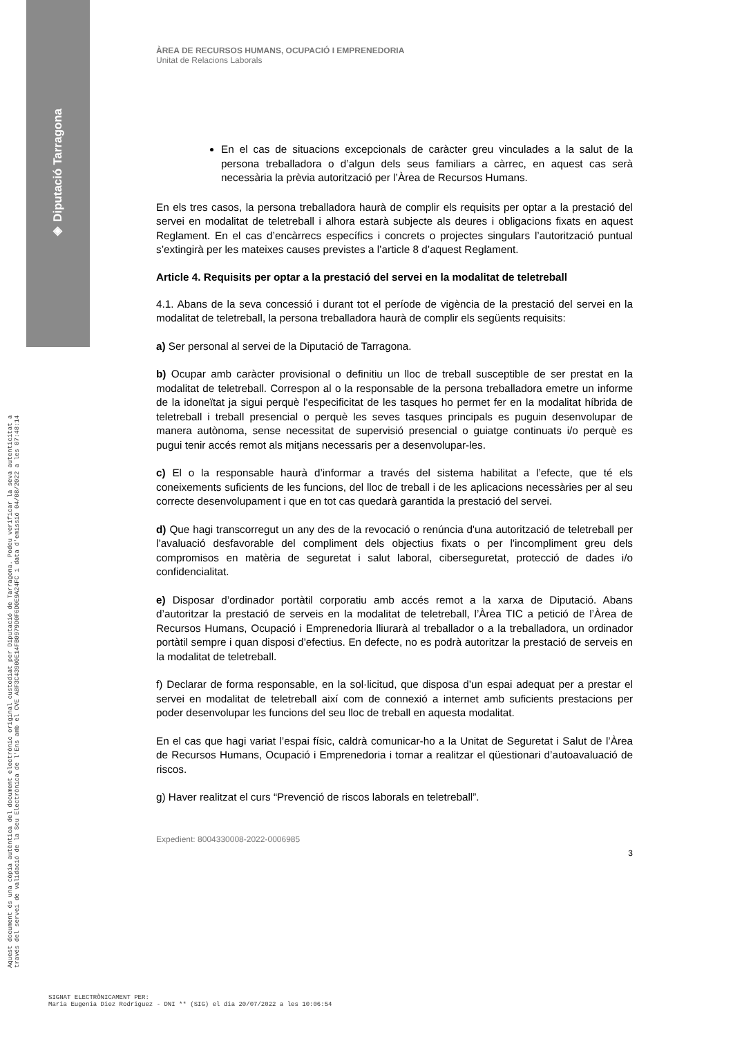◈ Diputació Tarragona
Aquest document és una còpia autèntica del document electrònic original custodiat per Diputació de Tarragona. Podeu verificar la seva autenticitat a
través del servei de validació de la Seu Electrònica de l'Ens amb el CVE A8F3C43900E14FB0979D0F6D0E9A24FC i data d'emissió 04/08/2022 a les 07:48:14
ÀREA DE RECURSOS HUMANS, OCUPACIÓ I EMPRENEDORIA
Unitat de Relacions Laborals
En el cas de situacions excepcionals de caràcter greu vinculades a la salut de la persona treballadora o d’algun dels seus familiars a càrrec, en aquest cas serà necessària la prèvia autorització per l’Àrea de Recursos Humans.
En els tres casos, la persona treballadora haurà de complir els requisits per optar a la prestació del servei en modalitat de teletreball i alhora estarà subjecte als deures i obligacions fixats en aquest Reglament. En el cas d’encàrrecs específics i concrets o projectes singulars l’autorització puntual s’extingirà per les mateixes causes previstes a l’article 8 d’aquest Reglament.
Article 4. Requisits per optar a la prestació del servei en la modalitat de teletreball
4.1. Abans de la seva concessió i durant tot el període de vigència de la prestació del servei en la modalitat de teletreball, la persona treballadora haurà de complir els següents requisits:
a) Ser personal al servei de la Diputació de Tarragona.
b) Ocupar amb caràcter provisional o definitiu un lloc de treball susceptible de ser prestat en la modalitat de teletreball. Correspon al o la responsable de la persona treballadora emetre un informe de la idoneïtat ja sigui perquè l’especificitat de les tasques ho permet fer en la modalitat híbrida de teletreball i treball presencial o perquè les seves tasques principals es puguin desenvolupar de manera autònoma, sense necessitat de supervisió presencial o guiatge continuats i/o perquè es pugui tenir accés remot als mitjans necessaris per a desenvolupar-les.
c) El o la responsable haurà d’informar a través del sistema habilitat a l’efecte, que té els coneixements suficients de les funcions, del lloc de treball i de les aplicacions necessàries per al seu correcte desenvolupament i que en tot cas quedarà garantida la prestació del servei.
d) Que hagi transcorregut un any des de la revocació o renúncia d'una autorització de teletreball per l’avaluació desfavorable del compliment dels objectius fixats o per l'incompliment greu dels compromisos en matèria de seguretat i salut laboral, ciberseguretat, protecció de dades i/o confidencialitat.
e) Disposar d’ordinador portàtil corporatiu amb accés remot a la xarxa de Diputació. Abans d’autoritzar la prestació de serveis en la modalitat de teletreball, l’Àrea TIC a petició de l’Àrea de Recursos Humans, Ocupació i Emprenedoria lliurarà al treballador o a la treballadora, un ordinador portàtil sempre i quan disposi d’efectius. En defecte, no es podrà autoritzar la prestació de serveis en la modalitat de teletreball.
f) Declarar de forma responsable, en la sol·licitud, que disposa d’un espai adequat per a prestar el servei en modalitat de teletreball així com de connexió a internet amb suficients prestacions per poder desenvolupar les funcions del seu lloc de treball en aquesta modalitat.
En el cas que hagi variat l’espai físic, caldrà comunicar-ho a la Unitat de Seguretat i Salut de l’Àrea de Recursos Humans, Ocupació i Emprenedoria i tornar a realitzar el qüestionari d’autoavaluació de riscos.
g) Haver realitzat el curs “Prevenció de riscos laborals en teletreball”.
Expedient: 8004330008-2022-0006985
3
SIGNAT ELECTRÒNICAMENT PER:
Maria Eugenia Diez Rodriguez - DNI ** (SIG) el dia 20/07/2022 a les 10:06:54